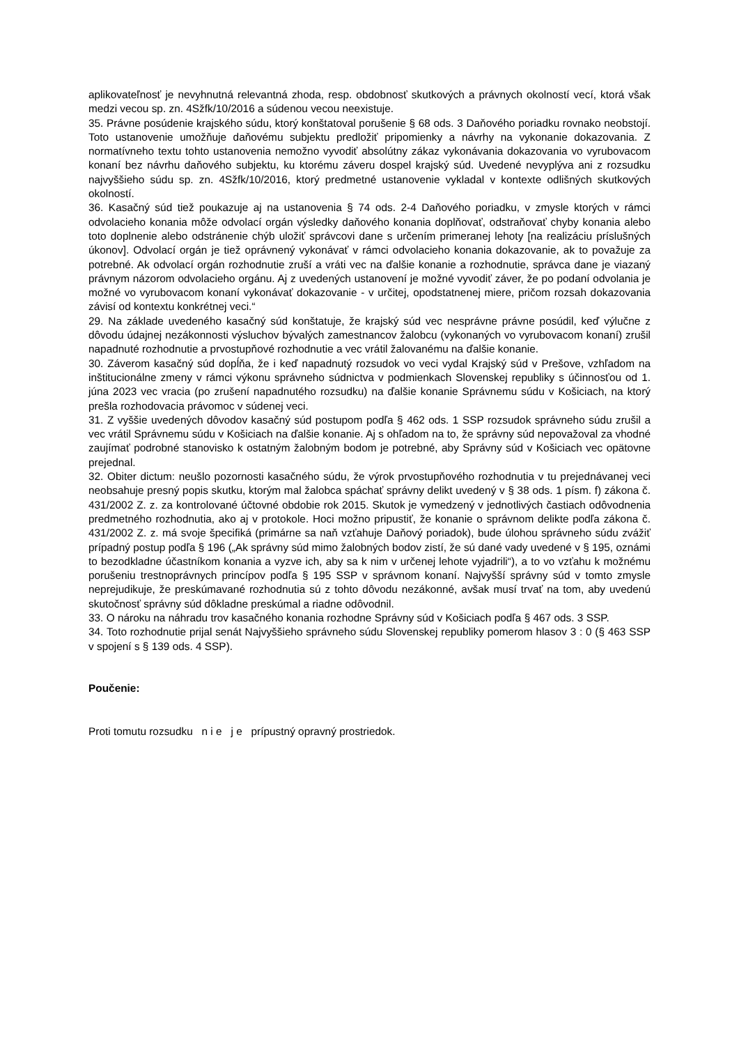aplikovateľnosť je nevyhnutná relevantná zhoda, resp. obdobnosť skutkových a právnych okolností vecí, ktorá však medzi vecou sp. zn. 4Sžfk/10/2016 a súdenou vecou neexistuje.
35. Právne posúdenie krajského súdu, ktorý konštatoval porušenie § 68 ods. 3 Daňového poriadku rovnako neobstojí. Toto ustanovenie umožňuje daňovému subjektu predložiť pripomienky a návrhy na vykonanie dokazovania. Z normatívneho textu tohto ustanovenia nemožno vyvodiť absolútny zákaz vykonávania dokazovania vo vyrubovacom konaní bez návrhu daňového subjektu, ku ktorému záveru dospel krajský súd. Uvedené nevyplýva ani z rozsudku najvyššieho súdu sp. zn. 4Sžfk/10/2016, ktorý predmetné ustanovenie vykladal v kontexte odlišných skutkových okolností.
36. Kasačný súd tiež poukazuje aj na ustanovenia § 74 ods. 2-4 Daňového poriadku, v zmysle ktorých v rámci odvolacieho konania môže odvolací orgán výsledky daňového konania doplňovať, odstraňovať chyby konania alebo toto doplnenie alebo odstránenie chýb uložiť správcovi dane s určením primeranej lehoty [na realizáciu príslušných úkonov]. Odvolací orgán je tiež oprávnený vykonávať v rámci odvolacieho konania dokazovanie, ak to považuje za potrebné. Ak odvolací orgán rozhodnutie zruší a vráti vec na ďalšie konanie a rozhodnutie, správca dane je viazaný právnym názorom odvolacieho orgánu. Aj z uvedených ustanovení je možné vyvodiť záver, že po podaní odvolania je možné vo vyrubovacom konaní vykonávať dokazovanie - v určitej, opodstatnenej miere, pričom rozsah dokazovania závisí od kontextu konkrétnej veci.“
29. Na základe uvedeného kasačný súd konštatuje, že krajský súd vec nesprávne právne posúdil, keď výlučne z dôvodu údajnej nezákonnosti výsluchov bývalých zamestnancov žalobcu (vykonaných vo vyrubovacom konaní) zrušil napadnuté rozhodnutie a prvostupňové rozhodnutie a vec vrátil žalovanému na ďalšie konanie.
30. Záverom kasačný súd dopĺňa, že i keď napadnutý rozsudok vo veci vydal Krajský súd v Prešove, vzhľadom na inštitucionálne zmeny v rámci výkonu správneho súdnictva v podmienkach Slovenskej republiky s účinnosťou od 1. júna 2023 vec vracia (po zrušení napadnutého rozsudku) na ďalšie konanie Správnemu súdu v Košiciach, na ktorý prešla rozhodovacia právomoc v súdenej veci.
31. Z vyššie uvedených dôvodov kasačný súd postupom podľa § 462 ods. 1 SSP rozsudok správneho súdu zrušil a vec vrátil Správnemu súdu v Košiciach na ďalšie konanie. Aj s ohľadom na to, že správny súd nepovažoval za vhodné zaujímať podrobné stanovisko k ostatným žalobným bodom je potrebné, aby Správny súd v Košiciach vec opätovne prejednal.
32. Obiter dictum: neušlo pozornosti kasačného súdu, že výrok prvostupňového rozhodnutia v tu prejednávanej veci neobsahuje presný popis skutku, ktorým mal žalobca spáchať správny delikt uvedený v § 38 ods. 1 písm. f) zákona č. 431/2002 Z. z. za kontrolované účtovné obdobie rok 2015. Skutok je vymedzený v jednotlivých častiach odôvodnenia predmetného rozhodnutia, ako aj v protokole. Hoci možno pripustiť, že konanie o správnom delikte podľa zákona č. 431/2002 Z. z. má svoje špecifiká (primárne sa naň vzťahuje Daňový poriadok), bude úlohou správneho súdu zvážiť prípadný postup podľa § 196 („Ak správny súd mimo žalobných bodov zistí, že sú dané vady uvedené v § 195, oznámi to bezodkladne účastníkom konania a vyzve ich, aby sa k nim v určenej lehote vyjadrili“), a to vo vzťahu k možnému porušeniu trestnoprávnych princípov podľa § 195 SSP v správnom konaní. Najvyšší správny súd v tomto zmysle neprejudikuje, že preskúmavané rozhodnutia sú z tohto dôvodu nezákonné, avšak musí trvať na tom, aby uvedenú skutočnosť správny súd dôkladne preskúmal a riadne odôvodnil.
33. O nároku na náhradu trov kasačného konania rozhodne Správny súd v Košiciach podľa § 467 ods. 3 SSP.
34. Toto rozhodnutie prijal senát Najvyššieho správneho súdu Slovenskej republiky pomerom hlasov 3 : 0 (§ 463 SSP v spojení s § 139 ods. 4 SSP).
Poučenie:
Proti tomutu rozsudku n i e j e prípustný opravný prostriedok.